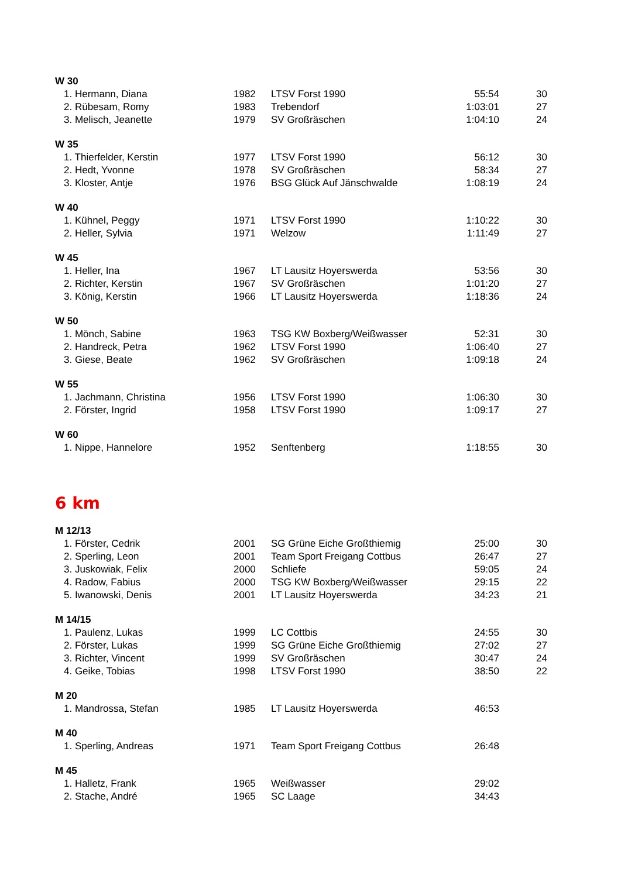| W 30 | | | | |
| 1. Hermann, Diana | 1982 | LTSV Forst 1990 | 55:54 | 30 |
| 2. Rübesam, Romy | 1983 | Trebendorf | 1:03:01 | 27 |
| 3. Melisch, Jeanette | 1979 | SV Großräschen | 1:04:10 | 24 |
| W 35 | | | | |
| 1. Thierfelder, Kerstin | 1977 | LTSV Forst 1990 | 56:12 | 30 |
| 2. Hedt, Yvonne | 1978 | SV Großräschen | 58:34 | 27 |
| 3. Kloster, Antje | 1976 | BSG Glück Auf Jänschwalde | 1:08:19 | 24 |
| W 40 | | | | |
| 1. Kühnel, Peggy | 1971 | LTSV Forst 1990 | 1:10:22 | 30 |
| 2. Heller, Sylvia | 1971 | Welzow | 1:11:49 | 27 |
| W 45 | | | | |
| 1. Heller, Ina | 1967 | LT Lausitz Hoyerswerda | 53:56 | 30 |
| 2. Richter, Kerstin | 1967 | SV Großräschen | 1:01:20 | 27 |
| 3. König, Kerstin | 1966 | LT Lausitz Hoyerswerda | 1:18:36 | 24 |
| W 50 | | | | |
| 1. Mönch, Sabine | 1963 | TSG KW Boxberg/Weißwasser | 52:31 | 30 |
| 2. Handreck, Petra | 1962 | LTSV Forst 1990 | 1:06:40 | 27 |
| 3. Giese, Beate | 1962 | SV Großräschen | 1:09:18 | 24 |
| W 55 | | | | |
| 1. Jachmann, Christina | 1956 | LTSV Forst 1990 | 1:06:30 | 30 |
| 2. Förster, Ingrid | 1958 | LTSV Forst 1990 | 1:09:17 | 27 |
| W 60 | | | | |
| 1. Nippe, Hannelore | 1952 | Senftenberg | 1:18:55 | 30 |
| 6 km | | | | |
| M 12/13 | | | | |
| 1. Förster, Cedrik | 2001 | SG Grüne Eiche Großthiemig | 25:00 | 30 |
| 2. Sperling, Leon | 2001 | Team Sport Freigang Cottbus | 26:47 | 27 |
| 3. Juskowiak, Felix | 2000 | Schliefe | 59:05 | 24 |
| 4. Radow, Fabius | 2000 | TSG KW Boxberg/Weißwasser | 29:15 | 22 |
| 5. Iwanowski, Denis | 2001 | LT Lausitz Hoyerswerda | 34:23 | 21 |
| M 14/15 | | | | |
| 1. Paulenz, Lukas | 1999 | LC Cottbis | 24:55 | 30 |
| 2. Förster, Lukas | 1999 | SG Grüne Eiche Großthiemig | 27:02 | 27 |
| 3. Richter, Vincent | 1999 | SV Großräschen | 30:47 | 24 |
| 4. Geike, Tobias | 1998 | LTSV Forst 1990 | 38:50 | 22 |
| M 20 | | | | |
| 1. Mandrossa, Stefan | 1985 | LT Lausitz Hoyerswerda | 46:53 | |
| M 40 | | | | |
| 1. Sperling, Andreas | 1971 | Team Sport Freigang Cottbus | 26:48 | |
| M 45 | | | | |
| 1. Halletz, Frank | 1965 | Weißwasser | 29:02 | |
| 2. Stache, André | 1965 | SC Laage | 34:43 | |